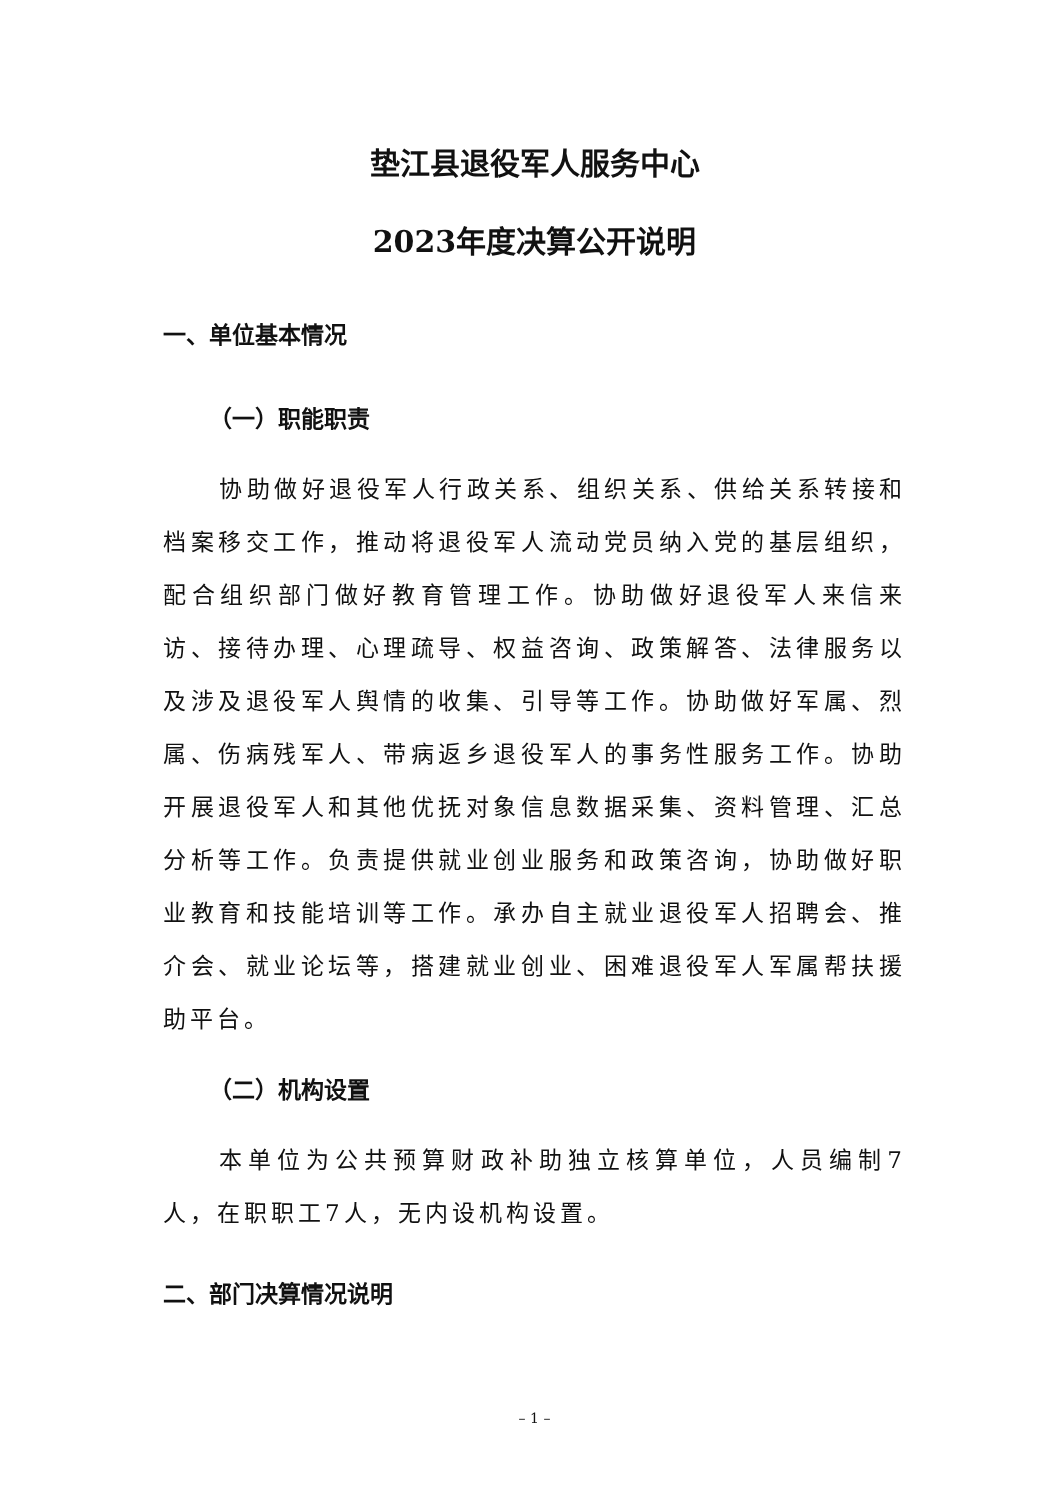垫江县退役军人服务中心
2023年度决算公开说明
一、单位基本情况
（一）职能职责
协助做好退役军人行政关系、组织关系、供给关系转接和档案移交工作，推动将退役军人流动党员纳入党的基层组织，配合组织部门做好教育管理工作。协助做好退役军人来信来访、接待办理、心理疏导、权益咨询、政策解答、法律服务以及涉及退役军人舆情的收集、引导等工作。协助做好军属、烈属、伤病残军人、带病返乡退役军人的事务性服务工作。协助开展退役军人和其他优抚对象信息数据采集、资料管理、汇总分析等工作。负责提供就业创业服务和政策咨询，协助做好职业教育和技能培训等工作。承办自主就业退役军人招聘会、推介会、就业论坛等，搭建就业创业、困难退役军人军属帮扶援助平台。
（二）机构设置
本单位为公共预算财政补助独立核算单位，人员编制7人，在职职工7人，无内设机构设置。
二、部门决算情况说明
– 1 –